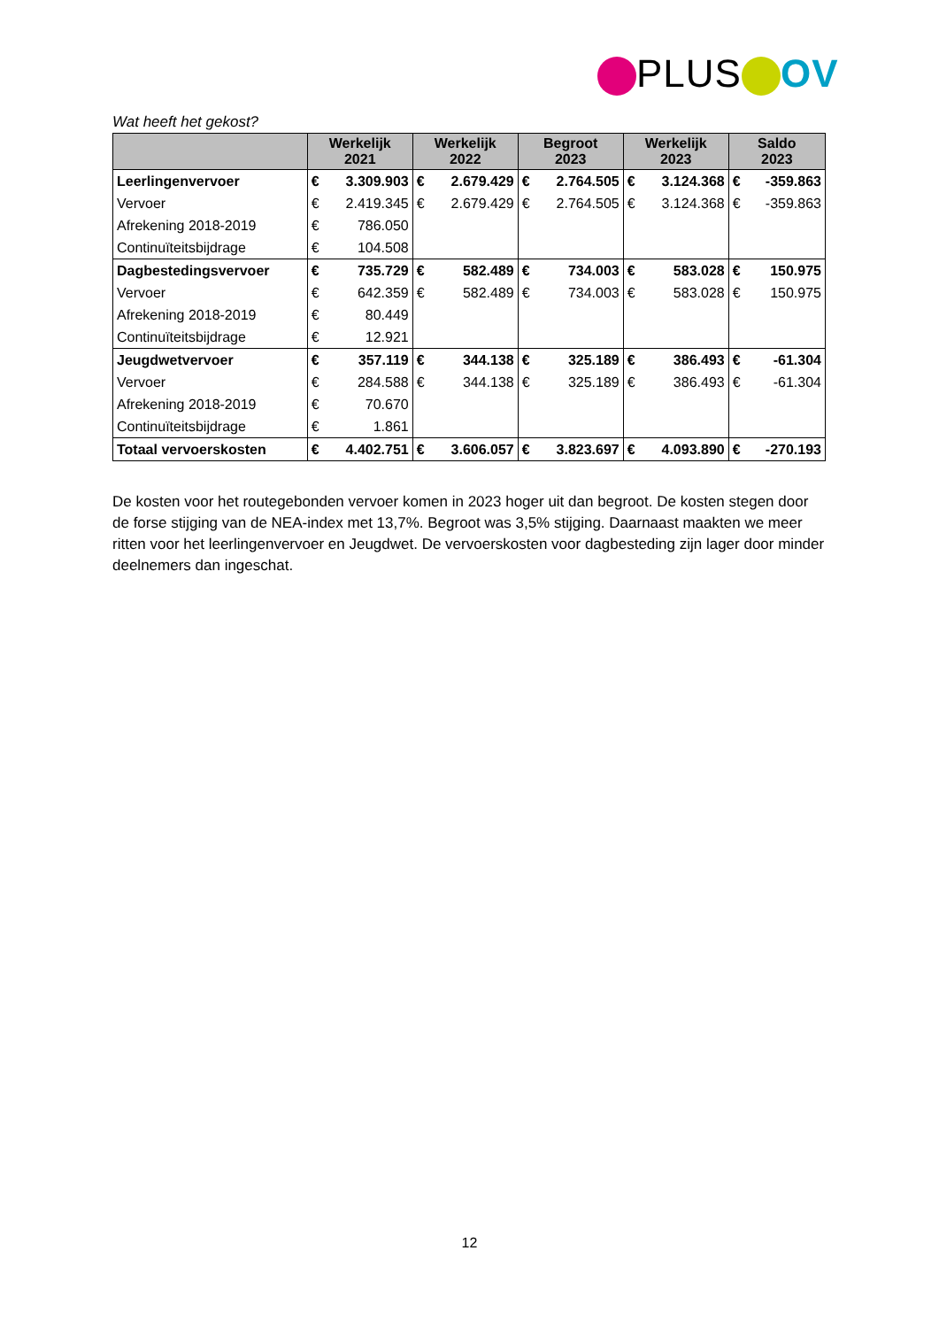PLUS OV
Wat heeft het gekost?
| | Werkelijk 2021 | | Werkelijk 2022 | | Begroot 2023 | | Werkelijk 2023 | | Saldo 2023 | |
| --- | --- | --- | --- | --- | --- | --- | --- | --- | --- | --- |
| Leerlingenvervoer | € | 3.309.903 | € | 2.679.429 | € | 2.764.505 | € | 3.124.368 | € | -359.863 |
| Vervoer | € | 2.419.345 | € | 2.679.429 | € | 2.764.505 | € | 3.124.368 | € | -359.863 |
| Afrekening 2018-2019 | € | 786.050 | | | | | | | | |
| Continuïteitsbijdrage | € | 104.508 | | | | | | | | |
| Dagbestedingsvervoer | € | 735.729 | € | 582.489 | € | 734.003 | € | 583.028 | € | 150.975 |
| Vervoer | € | 642.359 | € | 582.489 | € | 734.003 | € | 583.028 | € | 150.975 |
| Afrekening 2018-2019 | € | 80.449 | | | | | | | | |
| Continuïteitsbijdrage | € | 12.921 | | | | | | | | |
| Jeugdwetvervoer | € | 357.119 | € | 344.138 | € | 325.189 | € | 386.493 | € | -61.304 |
| Vervoer | € | 284.588 | € | 344.138 | € | 325.189 | € | 386.493 | € | -61.304 |
| Afrekening 2018-2019 | € | 70.670 | | | | | | | | |
| Continuïteitsbijdrage | € | 1.861 | | | | | | | | |
| Totaal vervoerskosten | € | 4.402.751 | € | 3.606.057 | € | 3.823.697 | € | 4.093.890 | € | -270.193 |
De kosten voor het routegebonden vervoer komen in 2023 hoger uit dan begroot. De kosten stegen door de forse stijging van de NEA-index met 13,7%. Begroot was 3,5% stijging. Daarnaast maakten we meer ritten voor het leerlingenvervoer en Jeugdwet. De vervoerskosten voor dagbesteding zijn lager door minder deelnemers dan ingeschat.
12